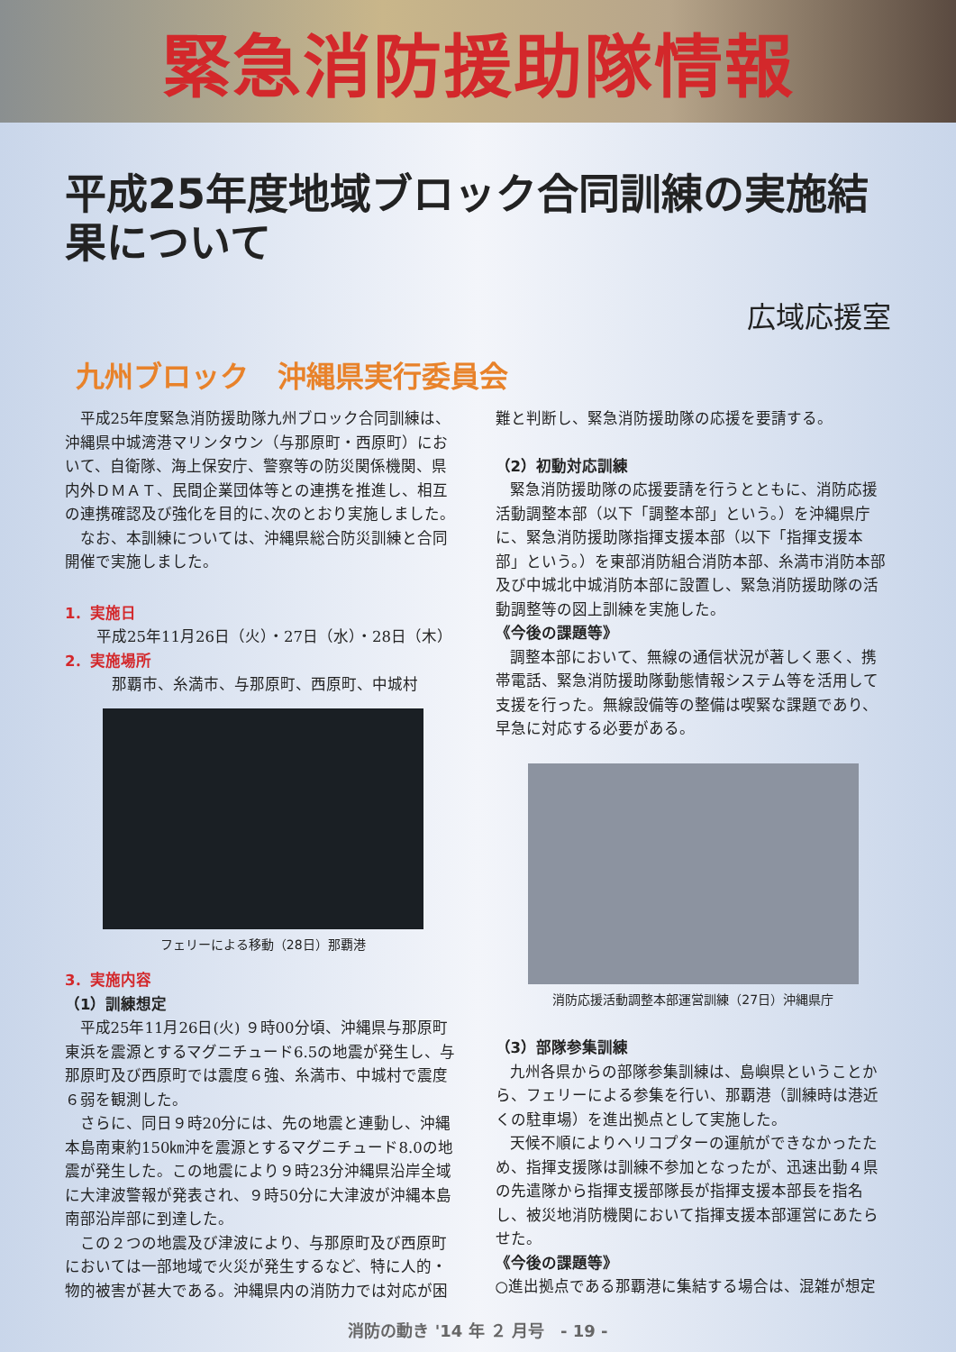緊急消防援助隊情報
平成25年度地域ブロック合同訓練の実施結果について
広域応援室
九州ブロック　沖縄県実行委員会
平成25年度緊急消防援助隊九州ブロック合同訓練は、沖縄県中城湾港マリンタウン（与那原町・西原町）において、自衛隊、海上保安庁、警察等の防災関係機関、県内外ＤＭＡＴ、民間企業団体等との連携を推進し、相互の連携確認及び強化を目的に､次のとおり実施しました。
なお、本訓練については、沖縄県総合防災訓練と合同開催で実施しました。
1．実施日
平成25年11月26日（火）・27日（水）・28日（木）
2．実施場所
那覇市、糸満市、与那原町、西原町、中城村
フェリーによる移動（28日）那覇港
3．実施内容
（1）訓練想定
平成25年11月26日(火) ９時00分頃、沖縄県与那原町東浜を震源とするマグニチュード6.5の地震が発生し、与那原町及び西原町では震度６強、糸満市、中城村で震度６弱を観測した。
さらに、同日９時20分には、先の地震と連動し、沖縄本島南東約150㎞沖を震源とするマグニチュード8.0の地震が発生した。この地震により９時23分沖縄県沿岸全域に大津波警報が発表され、９時50分に大津波が沖縄本島南部沿岸部に到達した。
この２つの地震及び津波により、与那原町及び西原町においては一部地域で火災が発生するなど、特に人的・物的被害が甚大である。沖縄県内の消防力では対応が困
難と判断し、緊急消防援助隊の応援を要請する。
（2）初動対応訓練
緊急消防援助隊の応援要請を行うとともに、消防応援活動調整本部（以下「調整本部」という。）を沖縄県庁に、緊急消防援助隊指揮支援本部（以下「指揮支援本部」という。）を東部消防組合消防本部、糸満市消防本部及び中城北中城消防本部に設置し、緊急消防援助隊の活動調整等の図上訓練を実施した。
《今後の課題等》
調整本部において、無線の通信状況が著しく悪く、携帯電話、緊急消防援助隊動態情報システム等を活用して支援を行った。無線設備等の整備は喫緊な課題であり、早急に対応する必要がある。
消防応援活動調整本部運営訓練（27日）沖縄県庁
（3）部隊参集訓練
九州各県からの部隊参集訓練は、島嶼県ということから、フェリーによる参集を行い、那覇港（訓練時は港近くの駐車場）を進出拠点として実施した。
天候不順によりヘリコプターの運航ができなかったため、指揮支援隊は訓練不参加となったが、迅速出動４県の先遣隊から指揮支援部隊長が指揮支援本部長を指名し、被災地消防機関において指揮支援本部運営にあたらせた。
《今後の課題等》
○進出拠点である那覇港に集結する場合は、混雑が想定
消防の動き '14 年 ２ 月号　- 19 -